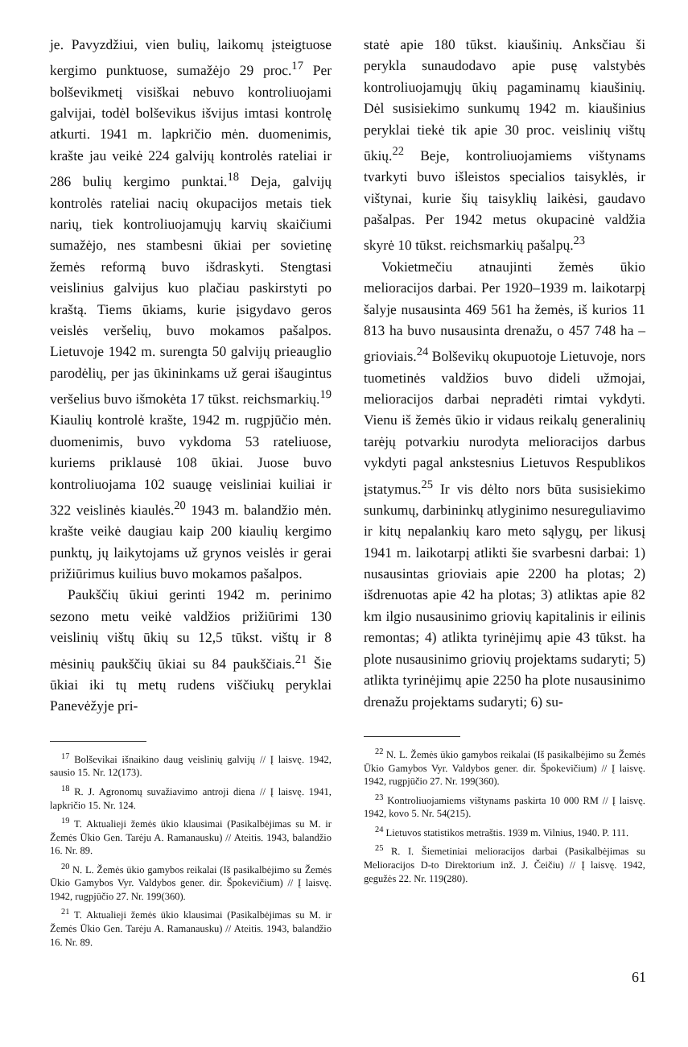je. Pavyzdžiui, vien bulių, laikomų įsteigtuose kergimo punktuose, sumažėjo 29 proc.<sup>17</sup> Per bolševikmetį visiškai nebuvo kontroliuojami galvijai, todėl bolševikus išvijus imtasi kontrolę atkurti. 1941 m. lapkričio mėn. duomenimis, krašte jau veikė 224 galvijų kontrolės rateliai ir 286 bulių kergimo punktai.<sup>18</sup> Deja, galvijų kontrolės rateliai nacių okupacijos metais tiek narių, tiek kontroliuojamųjų karvių skaičiumi sumažėjo, nes stambesni ūkiai per sovietinę žemės reformą buvo išdraskyti. Stengtasi veislinius galvijus kuo plačiau paskirstyti po kraštą. Tiems ūkiams, kurie įsigydavo geros veislės veršelių, buvo mokamos pašalpos. Lietuvoje 1942 m. surengta 50 galvijų prieauglio parodėlių, per jas ūkininkams už gerai išaugintus veršelius buvo išmokėta 17 tūkst. reichsmarkių.<sup>19</sup> Kiaulių kontrolė krašte, 1942 m. rugpjūčio mėn. duomenimis, buvo vykdoma 53 rateliuose, kuriems priklausė 108 ūkiai. Juose buvo kontroliuojama 102 suaugę veisliniai kuiliai ir 322 veislinės kiaulės.<sup>20</sup> 1943 m. balandžio mėn. krašte veikė daugiau kaip 200 kiaulių kergimo punktų, jų laikytojams už grynos veislės ir gerai prižiūrimus kuilius buvo mokamos pašalpos.
Paukščių ūkiui gerinti 1942 m. perinimo sezono metu veikė valdžios prižiūrimi 130 veislinių vištų ūkių su 12,5 tūkst. vištų ir 8 mėsinių paukščių ūkiai su 84 paukščiais.<sup>21</sup> Šie ūkiai iki tų metų rudens viščiukų peryklai Panevėžyje pri-
<sup>17</sup> Bolševikai išnaikino daug veislinių galvijų // Į laisvę. 1942, sausio 15. Nr. 12(173).
<sup>18</sup> R. J. Agronomų suvažiavimo antroji diena // Į laisvę. 1941, lapkričio 15. Nr. 124.
<sup>19</sup> T. Aktualieji žemės ūkio klausimai (Pasikalbėjimas su M. ir Žemės Ūkio Gen. Tarėju A. Ramanausku) // Ateitis. 1943, balandžio 16. Nr. 89.
<sup>20</sup> N. L. Žemės ūkio gamybos reikalai (Iš pasikalbėjimo su Žemės Ūkio Gamybos Vyr. Valdybos gener. dir. Špokevičium) // Į laisvę. 1942, rugpjūčio 27. Nr. 199(360).
<sup>21</sup> T. Aktualieji žemės ūkio klausimai (Pasikalbėjimas su M. ir Žemės Ūkio Gen. Tarėju A. Ramanausku) // Ateitis. 1943, balandžio 16. Nr. 89.
statė apie 180 tūkst. kiaušinių. Anksčiau ši perykla sunaudodavo apie pusę valstybės kontroliuojamųjų ūkių pagaminamų kiaušinių. Dėl susisiekimo sunkumų 1942 m. kiaušinius peryklai tiekė tik apie 30 proc. veislinių vištų ūkių.<sup>22</sup> Beje, kontroliuojamiems vištynams tvarkyti buvo išleistos specialios taisyklės, ir vištynai, kurie šių taisyklių laikėsi, gaudavo pašalpas. Per 1942 metus okupacinė valdžia skyrė 10 tūkst. reichsmarkių pašalpų.<sup>23</sup>
Vokietmečiu atnaujinti žemės ūkio melioracijos darbai. Per 1920–1939 m. laikotarpį šalyje nusausinta 469 561 ha žemės, iš kurios 11 813 ha buvo nusausinta drenažu, o 457 748 ha – grioviais.<sup>24</sup> Bolševikų okupuotoje Lietuvoje, nors tuometinės valdžios buvo dideli užmojai, melioracijos darbai nepradėti rimtai vykdyti. Vienu iš žemės ūkio ir vidaus reikalų generalinių tarėjų potvarkiu nurodyta melioracijos darbus vykdyti pagal ankstesnius Lietuvos Respublikos įstatymus.<sup>25</sup> Ir vis dėlto nors būta susisiekimo sunkumų, darbininkų atlyginimo nesureguliavimo ir kitų nepalankių karo meto sąlygų, per likusį 1941 m. laikotarpį atlikti šie svarbesni darbai: 1) nusausintas grioviais apie 2200 ha plotas; 2) išdrenuotas apie 42 ha plotas; 3) atliktas apie 82 km ilgio nusausinimo griovių kapitalinis ir eilinis remontas; 4) atlikta tyrinėjimų apie 43 tūkst. ha plote nusausinimo griovių projektams sudaryti; 5) atlikta tyrinėjimų apie 2250 ha plote nusausinimo drenažu projektams sudaryti; 6) su-
<sup>22</sup> N. L. Žemės ūkio gamybos reikalai (Iš pasikalbėjimo su Žemės Ūkio Gamybos Vyr. Valdybos gener. dir. Špokevičium) // Į laisvę. 1942, rugpjūčio 27. Nr. 199(360).
<sup>23</sup> Kontroliuojamiems vištynams paskirta 10 000 RM // Į laisvę. 1942, kovo 5. Nr. 54(215).
<sup>24</sup> Lietuvos statistikos metraštis. 1939 m. Vilnius, 1940. P. 111.
<sup>25</sup> R. I. Šiemetiniai melioracijos darbai (Pasikalbėjimas su Melioracijos D-to Direktorium inž. J. Čeičiu) // Į laisvę. 1942, gegužės 22. Nr. 119(280).
61